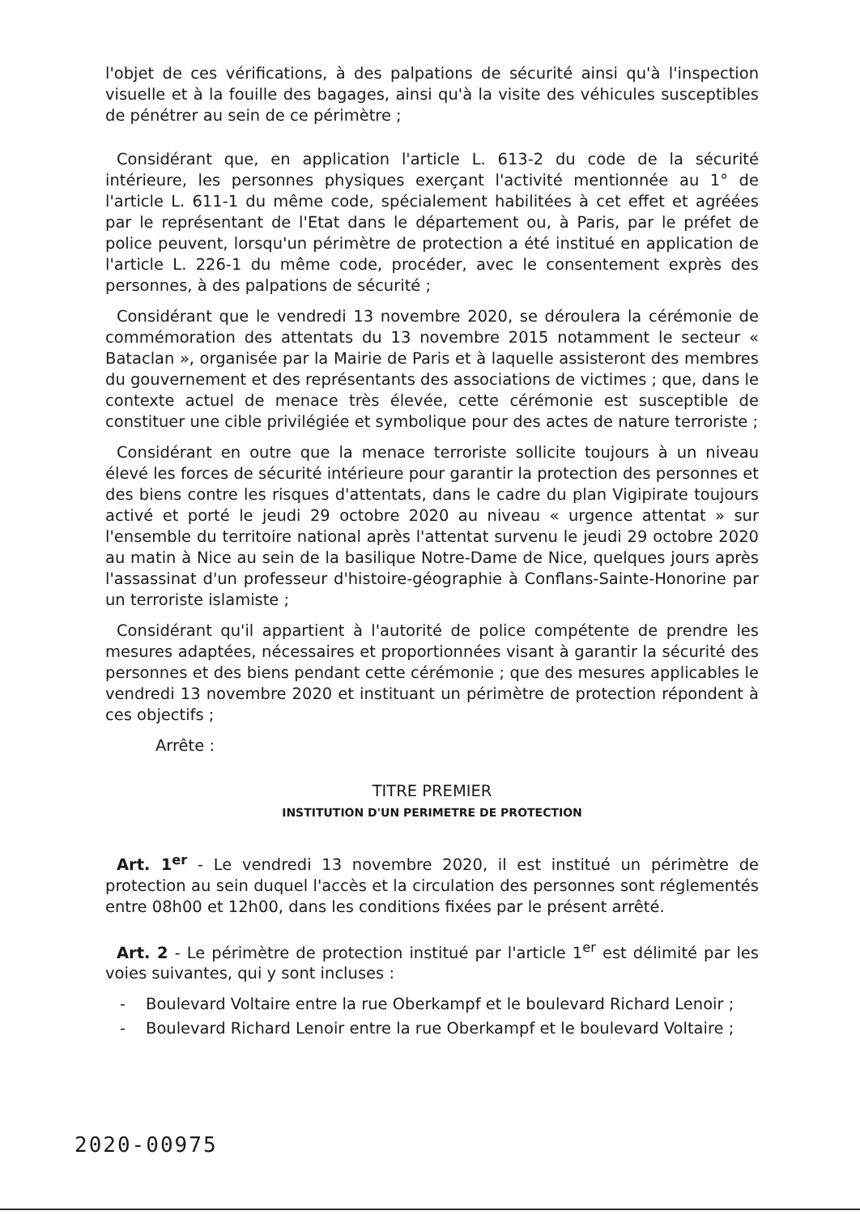l'objet de ces vérifications, à des palpations de sécurité ainsi qu'à l'inspection visuelle et à la fouille des bagages, ainsi qu'à la visite des véhicules susceptibles de pénétrer au sein de ce périmètre ;
Considérant que, en application l'article L. 613-2 du code de la sécurité intérieure, les personnes physiques exerçant l'activité mentionnée au 1° de l'article L. 611-1 du même code, spécialement habilitées à cet effet et agréées par le représentant de l'Etat dans le département ou, à Paris, par le préfet de police peuvent, lorsqu'un périmètre de protection a été institué en application de l'article L. 226-1 du même code, procéder, avec le consentement exprès des personnes, à des palpations de sécurité ;
Considérant que le vendredi 13 novembre 2020, se déroulera la cérémonie de commémoration des attentats du 13 novembre 2015 notamment le secteur « Bataclan », organisée par la Mairie de Paris et à laquelle assisteront des membres du gouvernement et des représentants des associations de victimes ; que, dans le contexte actuel de menace très élevée, cette cérémonie est susceptible de constituer une cible privilégiée et symbolique pour des actes de nature terroriste ;
Considérant en outre que la menace terroriste sollicite toujours à un niveau élevé les forces de sécurité intérieure pour garantir la protection des personnes et des biens contre les risques d'attentats, dans le cadre du plan Vigipirate toujours activé et porté le jeudi 29 octobre 2020 au niveau « urgence attentat » sur l'ensemble du territoire national après l'attentat survenu le jeudi 29 octobre 2020 au matin à Nice au sein de la basilique Notre-Dame de Nice, quelques jours après l'assassinat d'un professeur d'histoire-géographie à Conflans-Sainte-Honorine par un terroriste islamiste ;
Considérant qu'il appartient à l'autorité de police compétente de prendre les mesures adaptées, nécessaires et proportionnées visant à garantir la sécurité des personnes et des biens pendant cette cérémonie ; que des mesures applicables le vendredi 13 novembre 2020 et instituant un périmètre de protection répondent à ces objectifs ;
Arrête :
TITRE PREMIER
INSTITUTION D'UN PERIMETRE DE PROTECTION
Art. 1<sup>er</sup> - Le vendredi 13 novembre 2020, il est institué un périmètre de protection au sein duquel l'accès et la circulation des personnes sont réglementés entre 08h00 et 12h00, dans les conditions fixées par le présent arrêté.
Art. 2 - Le périmètre de protection institué par l'article 1<sup>er</sup> est délimité par les voies suivantes, qui y sont incluses :
- Boulevard Voltaire entre la rue Oberkampf et le boulevard Richard Lenoir ;
- Boulevard Richard Lenoir entre la rue Oberkampf et le boulevard Voltaire ;
2020-00975